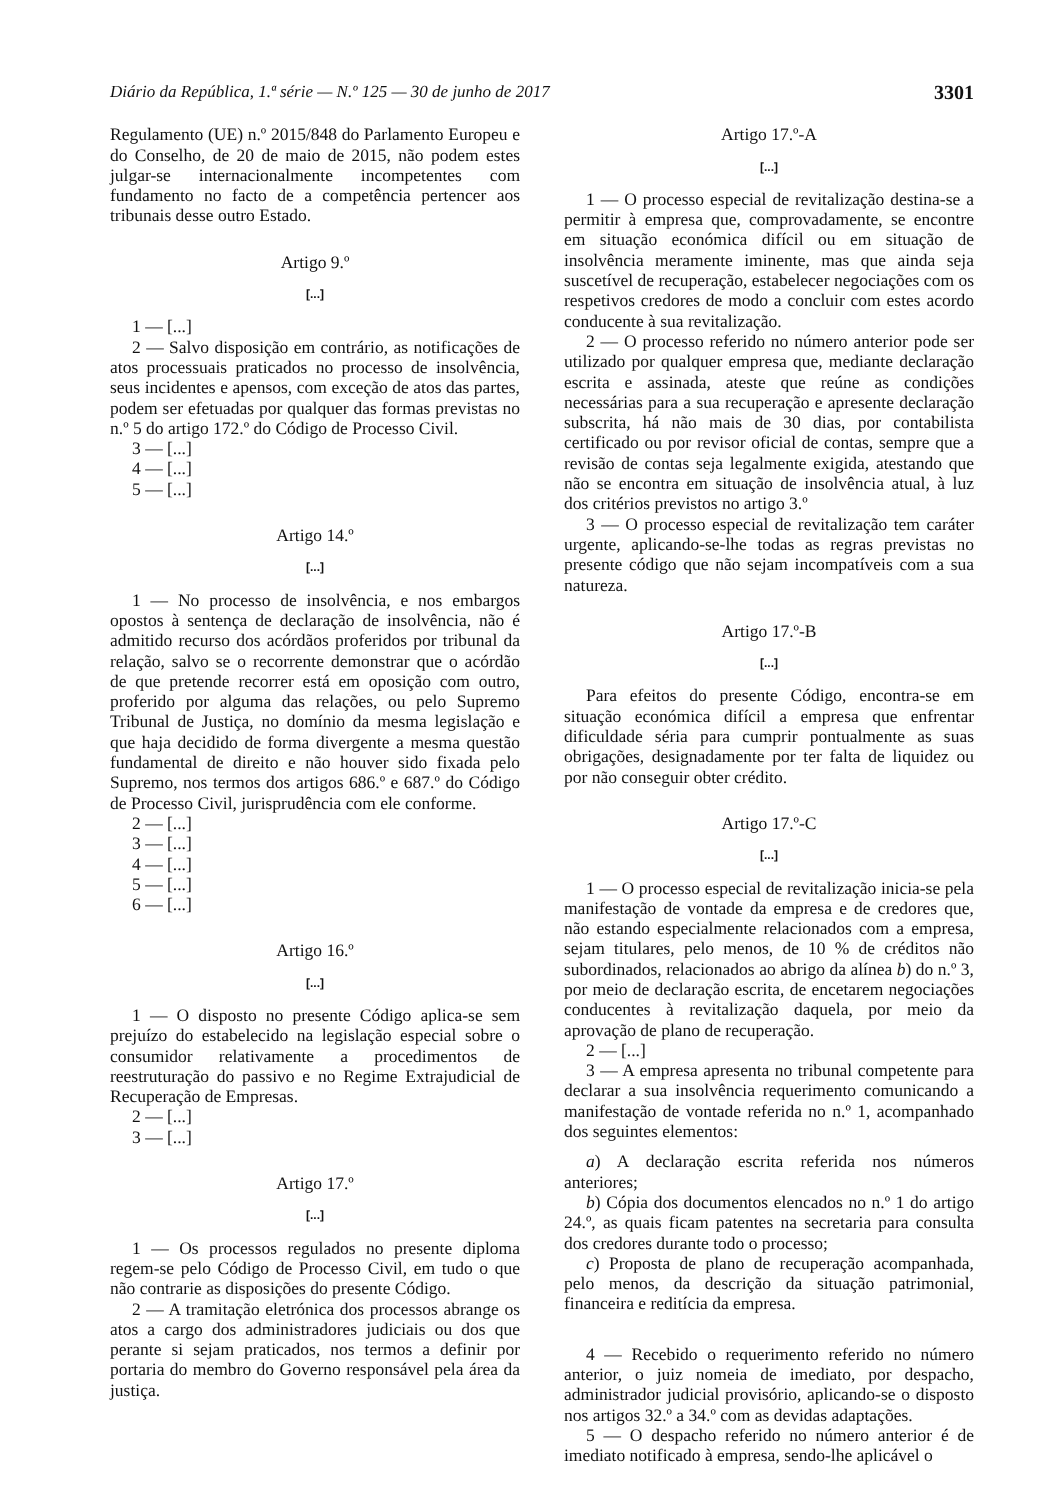Diário da República, 1.ª série — N.º 125 — 30 de junho de 2017 3301
Regulamento (UE) n.º 2015/848 do Parlamento Europeu e do Conselho, de 20 de maio de 2015, não podem estes julgar-se internacionalmente incompetentes com fundamento no facto de a competência pertencer aos tribunais desse outro Estado.
Artigo 9.º
[...]
1 — [...]
2 — Salvo disposição em contrário, as notificações de atos processuais praticados no processo de insolvência, seus incidentes e apensos, com exceção de atos das partes, podem ser efetuadas por qualquer das formas previstas no n.º 5 do artigo 172.º do Código de Processo Civil.
3 — [...]
4 — [...]
5 — [...]
Artigo 14.º
[...]
1 — No processo de insolvência, e nos embargos opostos à sentença de declaração de insolvência, não é admitido recurso dos acórdãos proferidos por tribunal da relação, salvo se o recorrente demonstrar que o acórdão de que pretende recorrer está em oposição com outro, proferido por alguma das relações, ou pelo Supremo Tribunal de Justiça, no domínio da mesma legislação e que haja decidido de forma divergente a mesma questão fundamental de direito e não houver sido fixada pelo Supremo, nos termos dos artigos 686.º e 687.º do Código de Processo Civil, jurisprudência com ele conforme.
2 — [...]
3 — [...]
4 — [...]
5 — [...]
6 — [...]
Artigo 16.º
[...]
1 — O disposto no presente Código aplica-se sem prejuízo do estabelecido na legislação especial sobre o consumidor relativamente a procedimentos de reestruturação do passivo e no Regime Extrajudicial de Recuperação de Empresas.
2 — [...]
3 — [...]
Artigo 17.º
[...]
1 — Os processos regulados no presente diploma regem-se pelo Código de Processo Civil, em tudo o que não contrarie as disposições do presente Código.
2 — A tramitação eletrónica dos processos abrange os atos a cargo dos administradores judiciais ou dos que perante si sejam praticados, nos termos a definir por portaria do membro do Governo responsável pela área da justiça.
Artigo 17.º-A
[...]
1 — O processo especial de revitalização destina-se a permitir à empresa que, comprovadamente, se encontre em situação económica difícil ou em situação de insolvência meramente iminente, mas que ainda seja suscetível de recuperação, estabelecer negociações com os respetivos credores de modo a concluir com estes acordo conducente à sua revitalização.
2 — O processo referido no número anterior pode ser utilizado por qualquer empresa que, mediante declaração escrita e assinada, ateste que reúne as condições necessárias para a sua recuperação e apresente declaração subscrita, há não mais de 30 dias, por contabilista certificado ou por revisor oficial de contas, sempre que a revisão de contas seja legalmente exigida, atestando que não se encontra em situação de insolvência atual, à luz dos critérios previstos no artigo 3.º
3 — O processo especial de revitalização tem caráter urgente, aplicando-se-lhe todas as regras previstas no presente código que não sejam incompatíveis com a sua natureza.
Artigo 17.º-B
[...]
Para efeitos do presente Código, encontra-se em situação económica difícil a empresa que enfrentar dificuldade séria para cumprir pontualmente as suas obrigações, designadamente por ter falta de liquidez ou por não conseguir obter crédito.
Artigo 17.º-C
[...]
1 — O processo especial de revitalização inicia-se pela manifestação de vontade da empresa e de credores que, não estando especialmente relacionados com a empresa, sejam titulares, pelo menos, de 10 % de créditos não subordinados, relacionados ao abrigo da alínea b) do n.º 3, por meio de declaração escrita, de encetarem negociações conducentes à revitalização daquela, por meio da aprovação de plano de recuperação.
2 — [...]
3 — A empresa apresenta no tribunal competente para declarar a sua insolvência requerimento comunicando a manifestação de vontade referida no n.º 1, acompanhado dos seguintes elementos:
a) A declaração escrita referida nos números anteriores;
b) Cópia dos documentos elencados no n.º 1 do artigo 24.º, as quais ficam patentes na secretaria para consulta dos credores durante todo o processo;
c) Proposta de plano de recuperação acompanhada, pelo menos, da descrição da situação patrimonial, financeira e reditícia da empresa.
4 — Recebido o requerimento referido no número anterior, o juiz nomeia de imediato, por despacho, administrador judicial provisório, aplicando-se o disposto nos artigos 32.º a 34.º com as devidas adaptações.
5 — O despacho referido no número anterior é de imediato notificado à empresa, sendo-lhe aplicável o